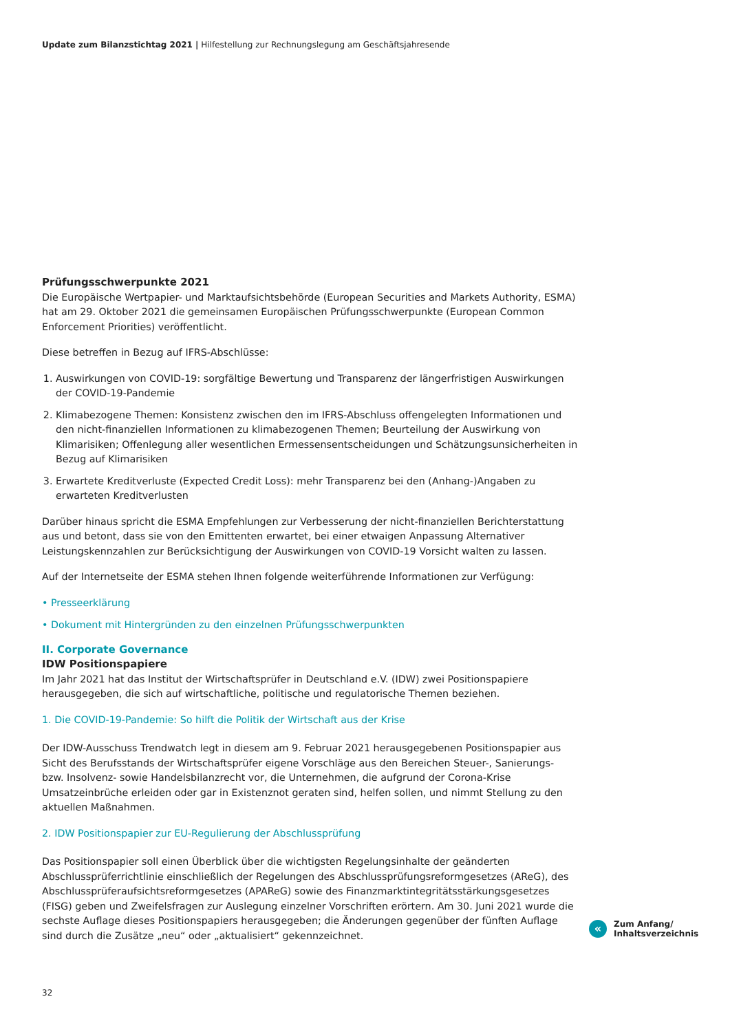Update zum Bilanzstichtag 2021 | Hilfestellung zur Rechnungslegung am Geschäftsjahresende
Prüfungsschwerpunkte 2021
Die Europäische Wertpapier- und Marktaufsichtsbehörde (European Securities and Markets Authority, ESMA) hat am 29. Oktober 2021 die gemeinsamen Europäischen Prüfungsschwerpunkte (European Common Enforcement Priorities) veröffentlicht.
Diese betreffen in Bezug auf IFRS-Abschlüsse:
1. Auswirkungen von COVID-19: sorgfältige Bewertung und Transparenz der längerfristigen Auswirkungen der COVID-19-Pandemie
2. Klimabezogene Themen: Konsistenz zwischen den im IFRS-Abschluss offengelegten Informationen und den nicht-finanziellen Informationen zu klimabezogenen Themen; Beurteilung der Auswirkung von Klimarisiken; Offenlegung aller wesentlichen Ermessensentscheidungen und Schätzungsunsicherheiten in Bezug auf Klimarisiken
3. Erwartete Kreditverluste (Expected Credit Loss): mehr Transparenz bei den (Anhang-)Angaben zu erwarteten Kreditverlusten
Darüber hinaus spricht die ESMA Empfehlungen zur Verbesserung der nicht-finanziellen Berichterstattung aus und betont, dass sie von den Emittenten erwartet, bei einer etwaigen Anpassung Alternativer Leistungskennzahlen zur Berücksichtigung der Auswirkungen von COVID-19 Vorsicht walten zu lassen.
Auf der Internetseite der ESMA stehen Ihnen folgende weiterführende Informationen zur Verfügung:
• Presseerklärung
• Dokument mit Hintergründen zu den einzelnen Prüfungsschwerpunkten
II. Corporate Governance
IDW Positionspapiere
Im Jahr 2021 hat das Institut der Wirtschaftsprüfer in Deutschland e.V. (IDW) zwei Positionspapiere herausgegeben, die sich auf wirtschaftliche, politische und regulatorische Themen beziehen.
1. Die COVID-19-Pandemie: So hilft die Politik der Wirtschaft aus der Krise
Der IDW-Ausschuss Trendwatch legt in diesem am 9. Februar 2021 herausgegebenen Positionspapier aus Sicht des Berufsstands der Wirtschaftsprüfer eigene Vorschläge aus den Bereichen Steuer-, Sanierungs- bzw. Insolvenz- sowie Handelsbilanzrecht vor, die Unternehmen, die aufgrund der Corona-Krise Umsatzeinbrüche erleiden oder gar in Existenznot geraten sind, helfen sollen, und nimmt Stellung zu den aktuellen Maßnahmen.
2. IDW Positionspapier zur EU-Regulierung der Abschlussprüfung
Das Positionspapier soll einen Überblick über die wichtigsten Regelungsinhalte der geänderten Abschlussprüferrichtlinie einschließlich der Regelungen des Abschlussprüfungsreformgesetzes (AReG), des Abschlussprüferaufsichtsreformgesetzes (APAReG) sowie des Finanzmarktintegritätsstärkungsgesetzes (FISG) geben und Zweifelsfragen zur Auslegung einzelner Vorschriften erörtern. Am 30. Juni 2021 wurde die sechste Auflage dieses Positionspapiers herausgegeben; die Änderungen gegenüber der fünften Auflage sind durch die Zusätze „neu“ oder „aktualisiert“ gekennzeichnet.
«
Zum Anfang/
Inhaltsverzeichnis
32